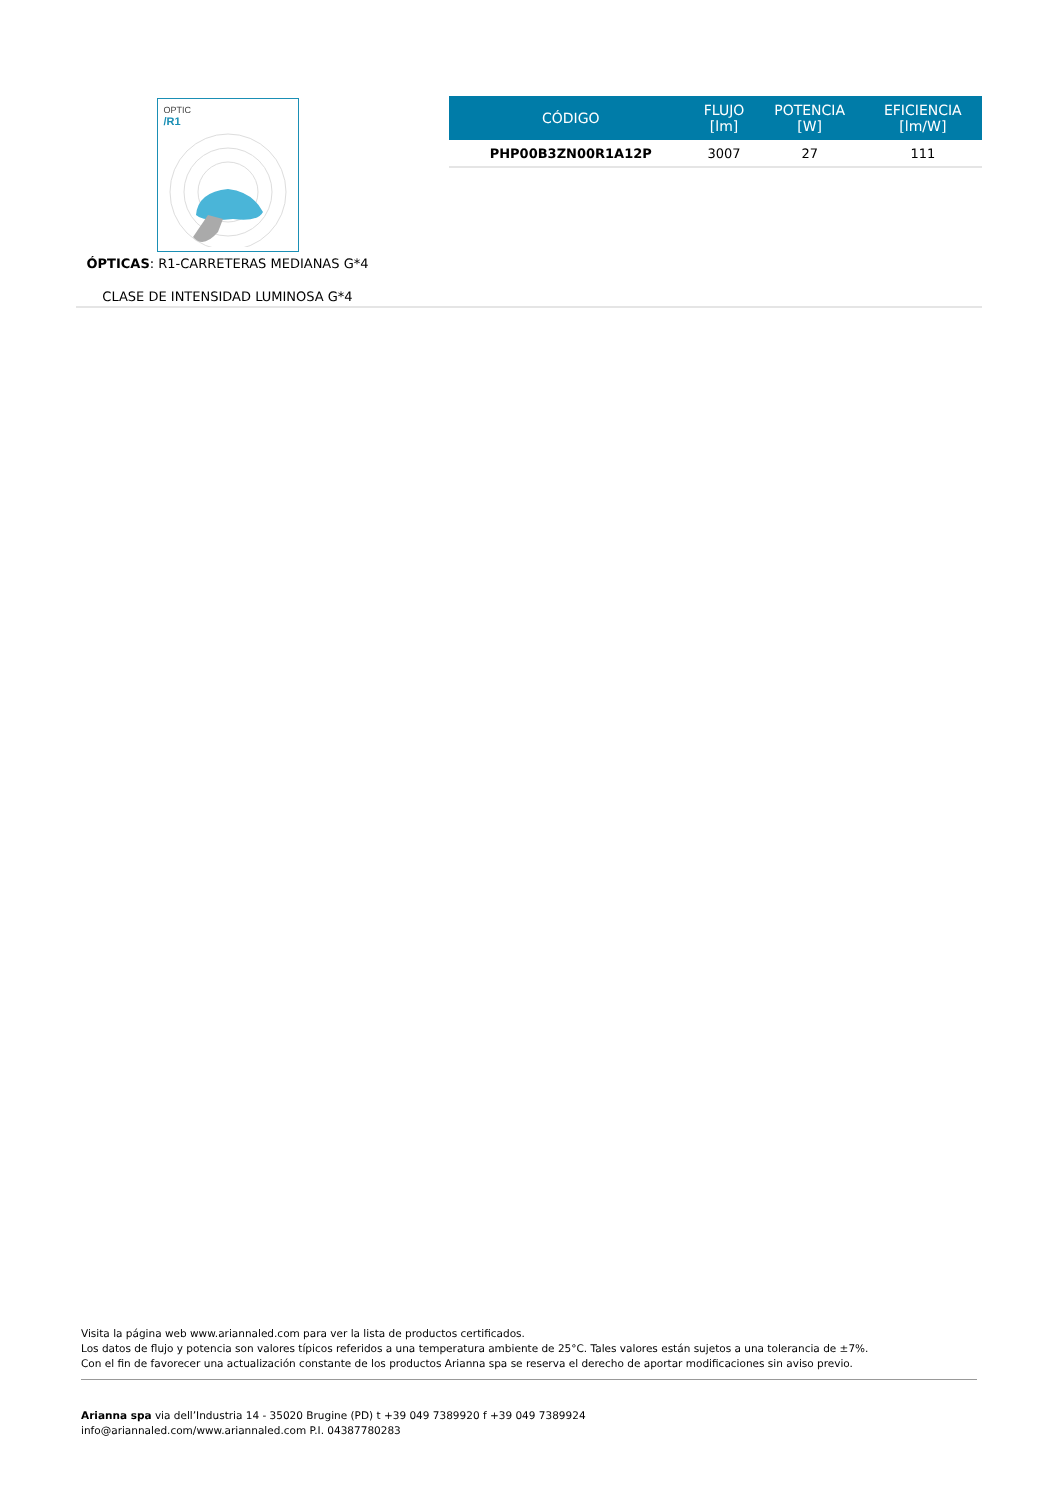OPTIC
/R1
ÓPTICAS: R1-CARRETERAS MEDIANAS G*4
CLASE DE INTENSIDAD LUMINOSA G*4
| CÓDIGO | FLUJO [lm] | POTENCIA [W] | EFICIENCIA [lm/W] |
| --- | --- | --- | --- |
| PHP00B3ZN00R1A12P | 3007 | 27 | 111 |
Visita la página web www.ariannaled.com para ver la lista de productos certificados.
Los datos de flujo y potencia son valores típicos referidos a una temperatura ambiente de 25°C. Tales valores están sujetos a una tolerancia de ±7%.
Con el fin de favorecer una actualización constante de los productos Arianna spa se reserva el derecho de aportar modificaciones sin aviso previo.
Arianna spa via dell’Industria 14 - 35020 Brugine (PD) t +39 049 7389920 f +39 049 7389924
info@ariannaled.com/www.ariannaled.com P.I. 04387780283